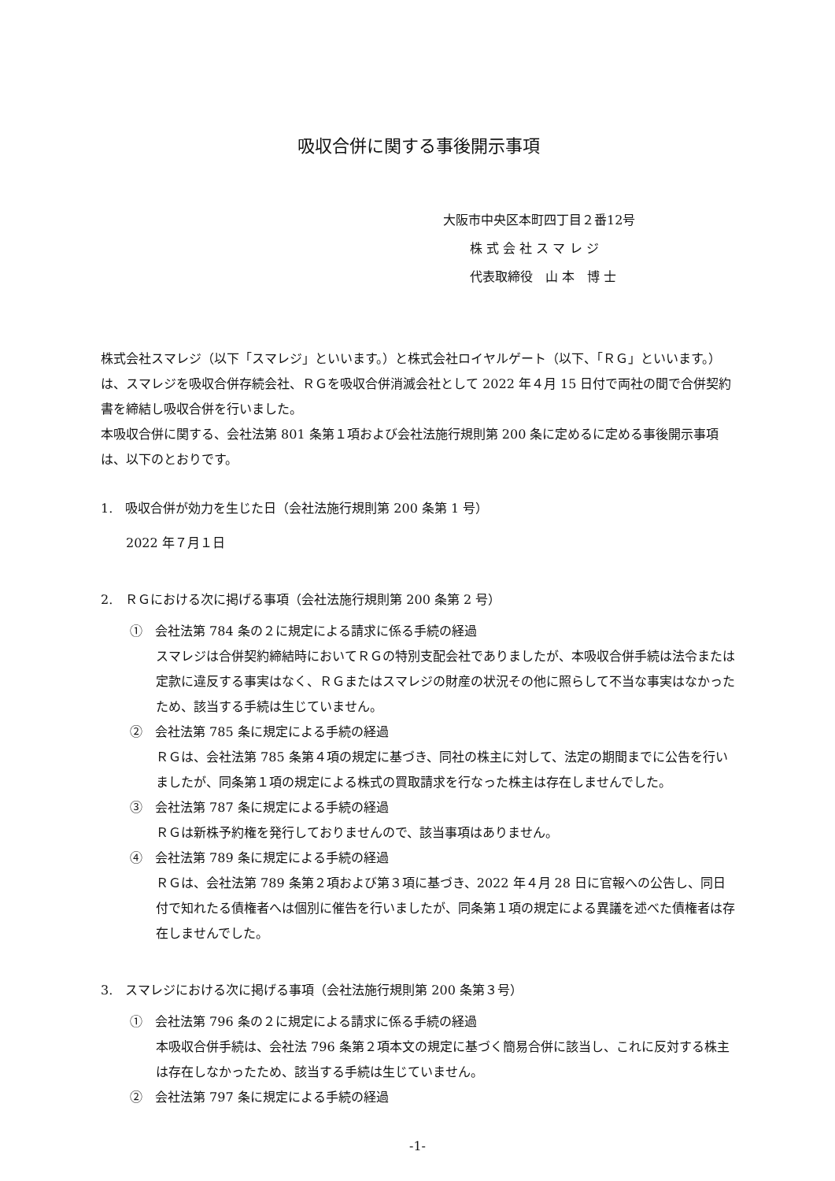吸収合併に関する事後開示事項
大阪市中央区本町四丁目２番12号
株 式 会 社 ス マ レ ジ
代表取締役　山 本　博 士
株式会社スマレジ（以下「スマレジ」といいます。）と株式会社ロイヤルゲート（以下、「ＲＧ」といいます。）は、スマレジを吸収合併存続会社、ＲＧを吸収合併消滅会社として 2022 年４月 15 日付で両社の間で合併契約書を締結し吸収合併を行いました。
本吸収合併に関する、会社法第 801 条第１項および会社法施行規則第 200 条に定めるに定める事後開示事項は、以下のとおりです。
1.　吸収合併が効力を生じた日（会社法施行規則第 200 条第 1 号）
2022 年７月１日
2.　ＲＧにおける次に掲げる事項（会社法施行規則第 200 条第 2 号）
①　会社法第 784 条の２に規定による請求に係る手続の経過
スマレジは合併契約締結時においてＲＧの特別支配会社でありましたが、本吸収合併手続は法令または定款に違反する事実はなく、ＲＧまたはスマレジの財産の状況その他に照らして不当な事実はなかったため、該当する手続は生じていません。
②　会社法第 785 条に規定による手続の経過
ＲＧは、会社法第 785 条第４項の規定に基づき、同社の株主に対して、法定の期間までに公告を行いましたが、同条第１項の規定による株式の買取請求を行なった株主は存在しませんでした。
③　会社法第 787 条に規定による手続の経過
ＲＧは新株予約権を発行しておりませんので、該当事項はありません。
④　会社法第 789 条に規定による手続の経過
ＲＧは、会社法第 789 条第２項および第３項に基づき、2022 年４月 28 日に官報への公告し、同日付で知れたる債権者へは個別に催告を行いましたが、同条第１項の規定による異議を述べた債権者は存在しませんでした。
3.　スマレジにおける次に掲げる事項（会社法施行規則第 200 条第３号）
①　会社法第 796 条の２に規定による請求に係る手続の経過
本吸収合併手続は、会社法 796 条第２項本文の規定に基づく簡易合併に該当し、これに反対する株主は存在しなかったため、該当する手続は生じていません。
②　会社法第 797 条に規定による手続の経過
-1-